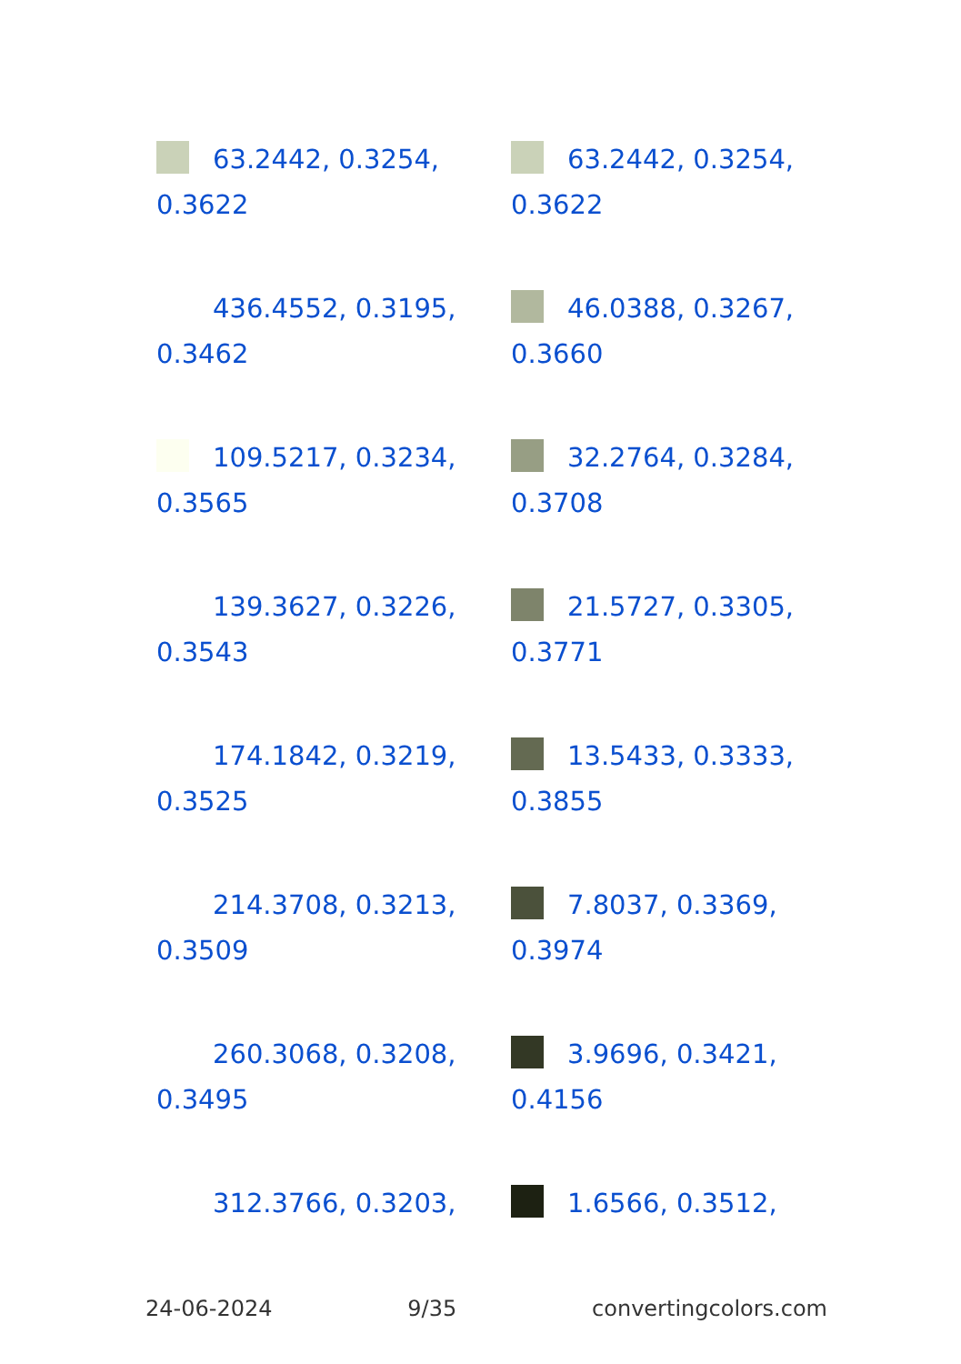63.2442, 0.3254, 0.3622
63.2442, 0.3254, 0.3622
436.4552, 0.3195, 0.3462
46.0388, 0.3267, 0.3660
109.5217, 0.3234, 0.3565
32.2764, 0.3284, 0.3708
139.3627, 0.3226, 0.3543
21.5727, 0.3305, 0.3771
174.1842, 0.3219, 0.3525
13.5433, 0.3333, 0.3855
214.3708, 0.3213, 0.3509
7.8037, 0.3369, 0.3974
260.3068, 0.3208, 0.3495
3.9696, 0.3421, 0.4156
312.3766, 0.3203,
1.6566, 0.3512,
24-06-2024 9/35 convertingcolors.com